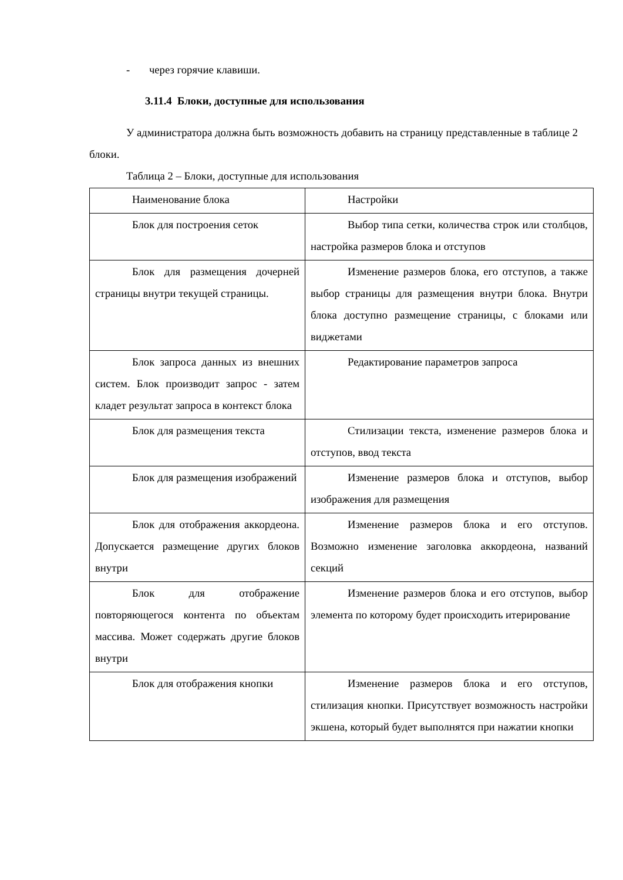- через горячие клавиши.
3.11.4 Блоки, доступные для использования
У администратора должна быть возможность добавить на страницу представленные в таблице 2 блоки.
Таблица 2 – Блоки, доступные для использования
| Наименование блока | Настройки |
| Блок для построения сеток | Выбор типа сетки, количества строк или столбцов, настройка размеров блока и отступов |
| Блок для размещения дочерней страницы внутри текущей страницы. | Изменение размеров блока, его отступов, а также выбор страницы для размещения внутри блока. Внутри блока доступно размещение страницы, с блоками или виджетами |
| Блок запроса данных из внешних систем. Блок производит запрос - затем кладет результат запроса в контекст блока | Редактирование параметров запроса |
| Блок для размещения текста | Стилизации текста, изменение размеров блока и отступов, ввод текста |
| Блок для размещения изображений | Изменение размеров блока и отступов, выбор изображения для размещения |
| Блок для отображения аккордеона. Допускается размещение других блоков внутри | Изменение размеров блока и его отступов. Возможно изменение заголовка аккордеона, названий секций |
| Блок для отображение повторяющегося контента по объектам массива. Может содержать другие блоков внутри | Изменение размеров блока и его отступов, выбор элемента по которому будет происходить итерирование |
| Блок для отображения кнопки | Изменение размеров блока и его отступов, стилизация кнопки. Присутствует возможность настройки экшена, который будет выполнятся при нажатии кнопки |